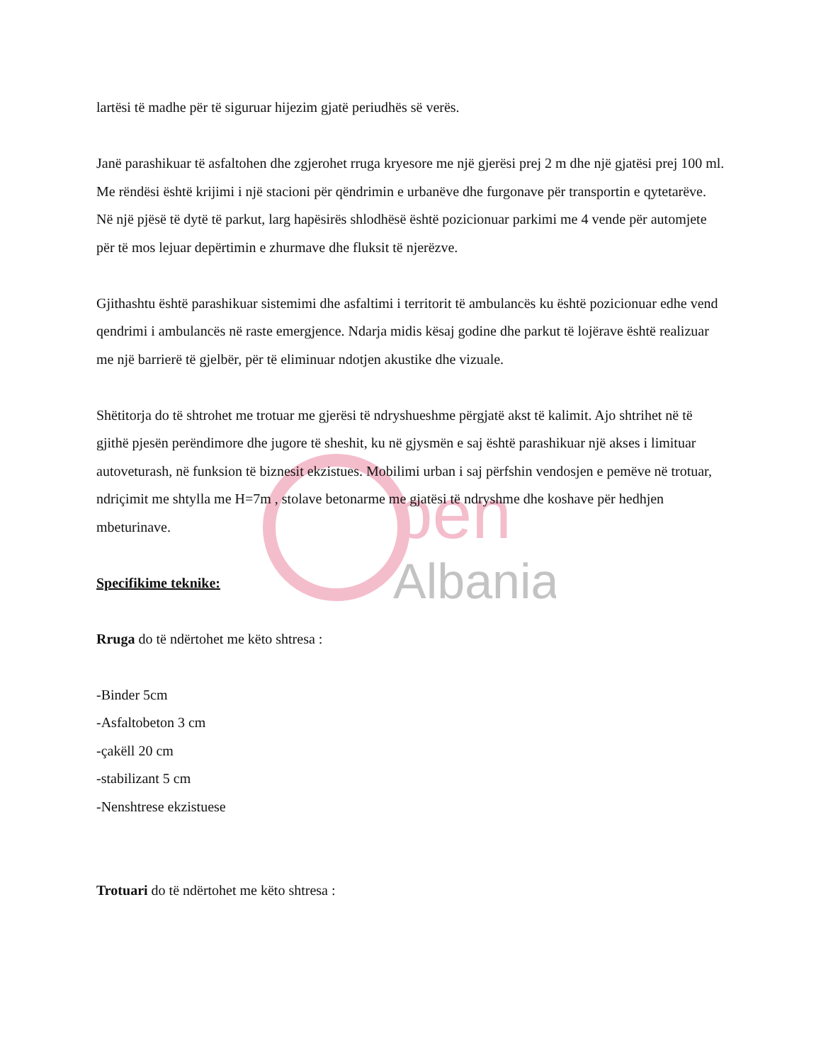pen
Albania
lartësi të madhe për të siguruar hijezim gjatë periudhës së verës.
Janë parashikuar të asfaltohen dhe zgjerohet rruga kryesore me një gjerësi prej 2 m dhe një gjatësi prej 100 ml. Me rëndësi është krijimi i një stacioni për qëndrimin e urbanëve dhe furgonave për transportin e qytetarëve.
Në një pjësë të dytë të parkut, larg hapësirës shlodhësë është pozicionuar parkimi me 4 vende për automjete për të mos lejuar depërtimin e zhurmave dhe fluksit të njerëzve.
Gjithashtu është parashikuar sistemimi dhe asfaltimi i territorit të ambulancës ku është pozicionuar edhe vend qendrimi i ambulancës në raste emergjence. Ndarja midis kësaj godine dhe parkut të lojërave është realizuar me një barrierë të gjelbër, për të eliminuar ndotjen akustike dhe vizuale.
Shëtitorja do të shtrohet me trotuar me gjerësi të ndryshueshme përgjatë akst të kalimit. Ajo shtrihet në të gjithë pjesën perëndimore dhe jugore të sheshit, ku në gjysmën e saj është parashikuar një akses i limituar autoveturash, në funksion të biznesit ekzistues. Mobilimi urban i saj përfshin vendosjen e pemëve në trotuar, ndriçimit me shtylla me H=7m , stolave betonarme me gjatësi të ndryshme dhe koshave për hedhjen mbeturinave.
Specifikime teknike:
Rruga do të ndërtohet me këto shtresa :
-Binder 5cm
-Asfaltobeton 3 cm
-çakëll 20 cm
-stabilizant 5 cm
-Nenshtrese ekzistuese
Trotuari do të ndërtohet me këto shtresa :